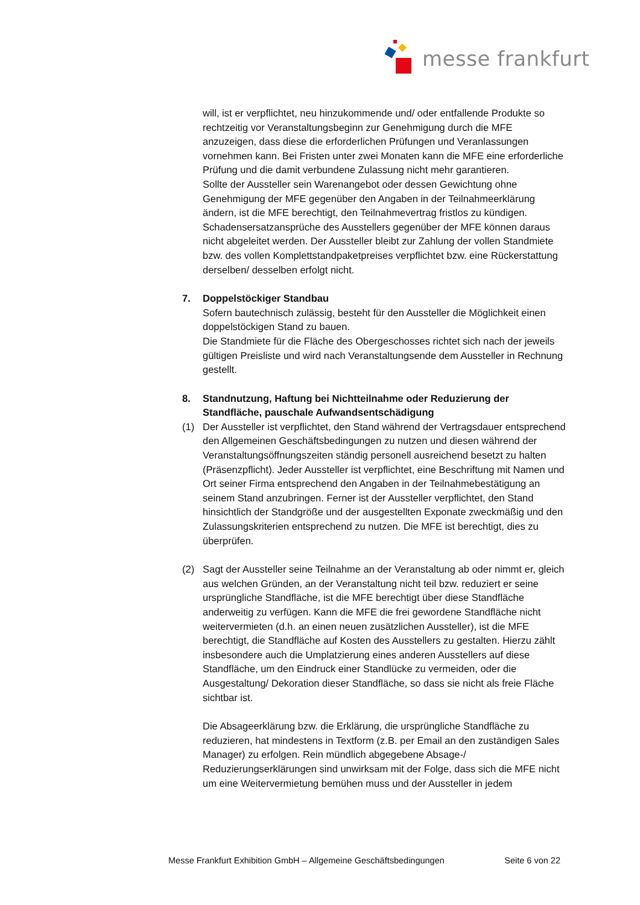messe frankfurt
will, ist er verpflichtet, neu hinzukommende und/ oder entfallende Produkte so rechtzeitig vor Veranstaltungsbeginn zur Genehmigung durch die MFE anzuzeigen, dass diese die erforderlichen Prüfungen und Veranlassungen vornehmen kann. Bei Fristen unter zwei Monaten kann die MFE eine erforderliche Prüfung und die damit verbundene Zulassung nicht mehr garantieren.
Sollte der Aussteller sein Warenangebot oder dessen Gewichtung ohne Genehmigung der MFE gegenüber den Angaben in der Teilnahmeerklärung ändern, ist die MFE berechtigt, den Teilnahmevertrag fristlos zu kündigen. Schadensersatzansprüche des Ausstellers gegenüber der MFE können daraus nicht abgeleitet werden. Der Aussteller bleibt zur Zahlung der vollen Standmiete bzw. des vollen Komplettstandpaketpreises verpflichtet bzw. eine Rückerstattung derselben/ desselben erfolgt nicht.
7. Doppelstöckiger Standbau
Sofern bautechnisch zulässig, besteht für den Aussteller die Möglichkeit einen doppelstöckigen Stand zu bauen.
Die Standmiete für die Fläche des Obergeschosses richtet sich nach der jeweils gültigen Preisliste und wird nach Veranstaltungsende dem Aussteller in Rechnung gestellt.
8. Standnutzung, Haftung bei Nichtteilnahme oder Reduzierung der Standfläche, pauschale Aufwandsentschädigung
(1) Der Aussteller ist verpflichtet, den Stand während der Vertragsdauer entsprechend den Allgemeinen Geschäftsbedingungen zu nutzen und diesen während der Veranstaltungsöffnungszeiten ständig personell ausreichend besetzt zu halten (Präsenzpflicht). Jeder Aussteller ist verpflichtet, eine Beschriftung mit Namen und Ort seiner Firma entsprechend den Angaben in der Teilnahmebestätigung an seinem Stand anzubringen. Ferner ist der Aussteller verpflichtet, den Stand hinsichtlich der Standgröße und der ausgestellten Exponate zweckmäßig und den Zulassungskriterien entsprechend zu nutzen. Die MFE ist berechtigt, dies zu überprüfen.
(2) Sagt der Aussteller seine Teilnahme an der Veranstaltung ab oder nimmt er, gleich aus welchen Gründen, an der Veranstaltung nicht teil bzw. reduziert er seine ursprüngliche Standfläche, ist die MFE berechtigt über diese Standfläche anderweitig zu verfügen. Kann die MFE die frei gewordene Standfläche nicht weitervermieten (d.h. an einen neuen zusätzlichen Aussteller), ist die MFE berechtigt, die Standfläche auf Kosten des Ausstellers zu gestalten. Hierzu zählt insbesondere auch die Umplatzierung eines anderen Ausstellers auf diese Standfläche, um den Eindruck einer Standlücke zu vermeiden, oder die Ausgestaltung/ Dekoration dieser Standfläche, so dass sie nicht als freie Fläche sichtbar ist.
Die Absageerklärung bzw. die Erklärung, die ursprüngliche Standfläche zu reduzieren, hat mindestens in Textform (z.B. per Email an den zuständigen Sales Manager) zu erfolgen. Rein mündlich abgegebene Absage-/ Reduzierungserklärungen sind unwirksam mit der Folge, dass sich die MFE nicht um eine Weitervermietung bemühen muss und der Aussteller in jedem
Messe Frankfurt Exhibition GmbH – Allgemeine Geschäftsbedingungen Seite 6 von 22